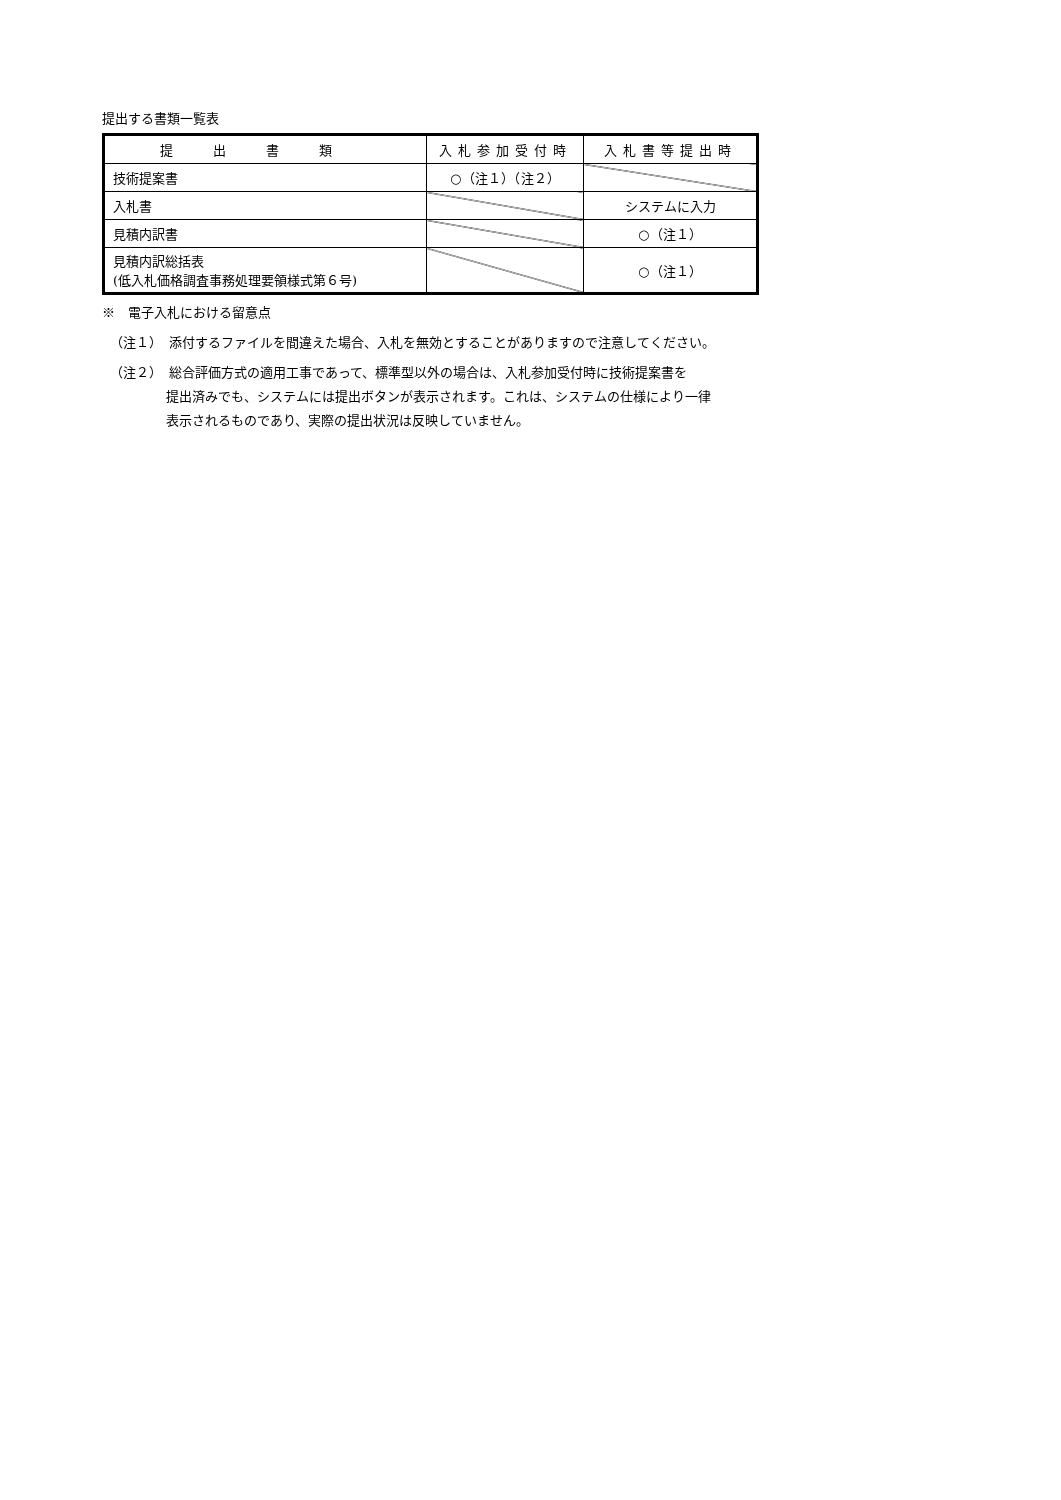提出する書類一覧表
| 提出書類 | 入札参加受付時 | 入札書等提出時 |
| --- | --- | --- |
| 技術提案書 | ○（注１）（注２） | |
| 入札書 | | システムに入力 |
| 見積内訳書 | | ○（注１） |
| 見積内訳総括表 (低入札価格調査事務処理要領様式第６号) | | ○（注１） |
※　電子入札における留意点
（注１）　添付するファイルを間違えた場合、入札を無効とすることがありますので注意してください。
（注２）　総合評価方式の適用工事であって、標準型以外の場合は、入札参加受付時に技術提案書を
提出済みでも、システムには提出ボタンが表示されます。これは、システムの仕様により一律
表示されるものであり、実際の提出状況は反映していません。